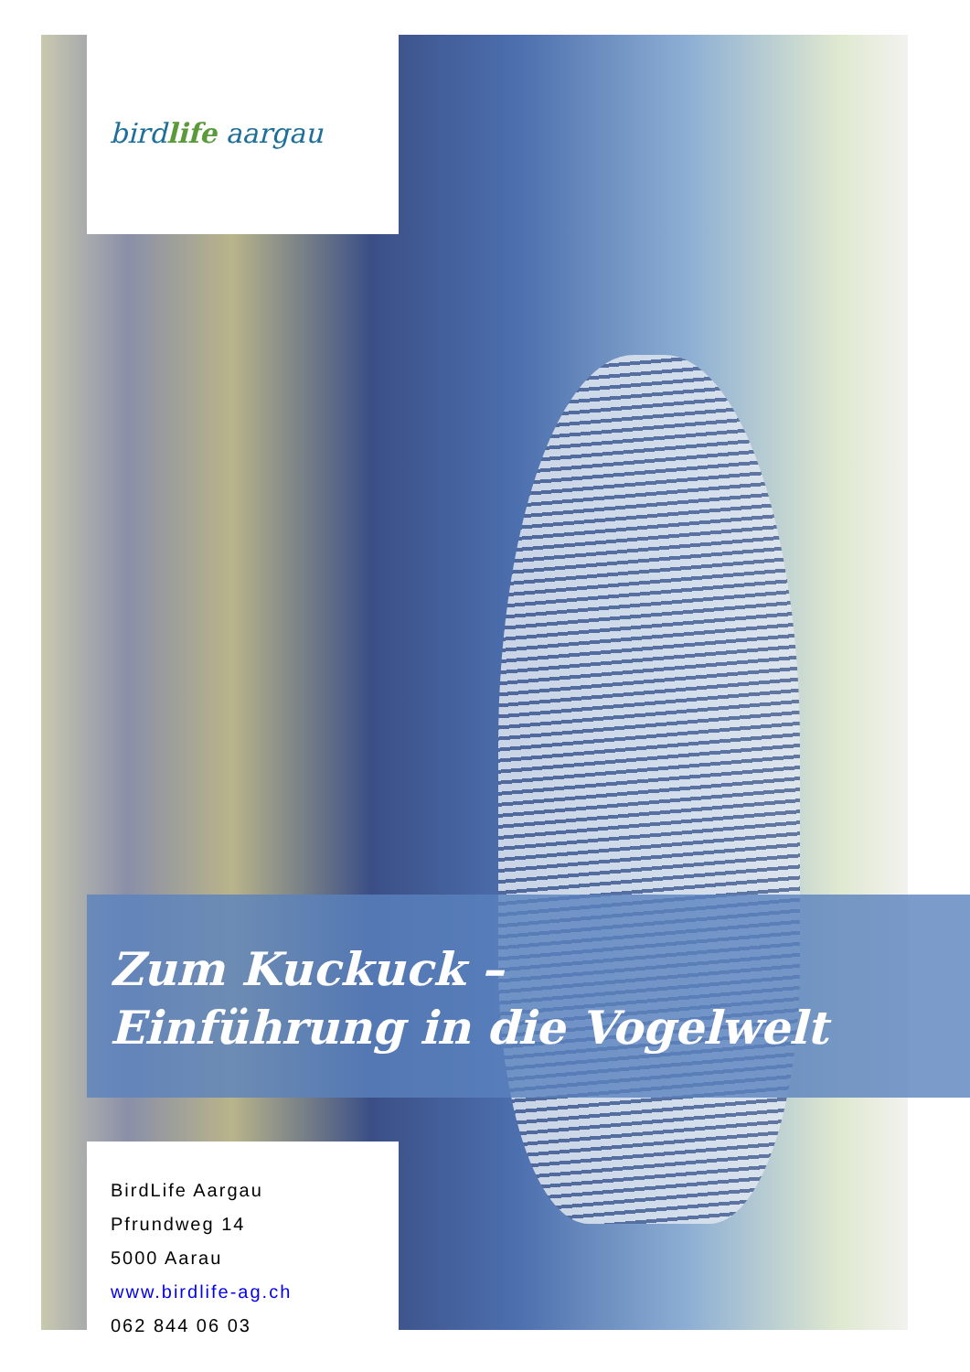birdlife aargau
Zum Kuckuck –
Einführung in die Vogelwelt
BirdLife Aargau
Pfrundweg 14
5000 Aarau
www.birdlife-ag.ch
062 844 06 03